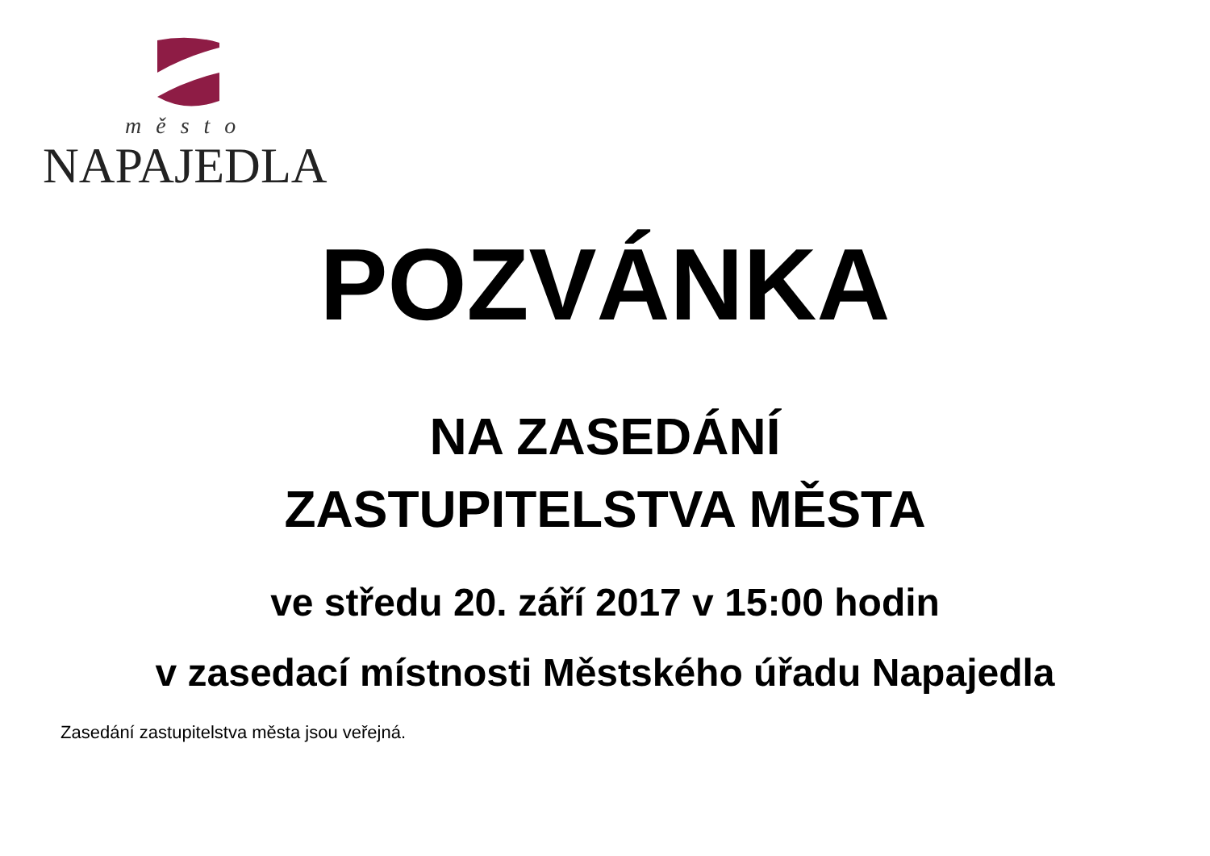město
NAPAJEDLA
POZVÁNKA
NA ZASEDÁNÍ
ZASTUPITELSTVA MĚSTA
ve středu 20. září 2017 v 15:00 hodin
v zasedací místnosti Městského úřadu Napajedla
Zasedání zastupitelstva města jsou veřejná.